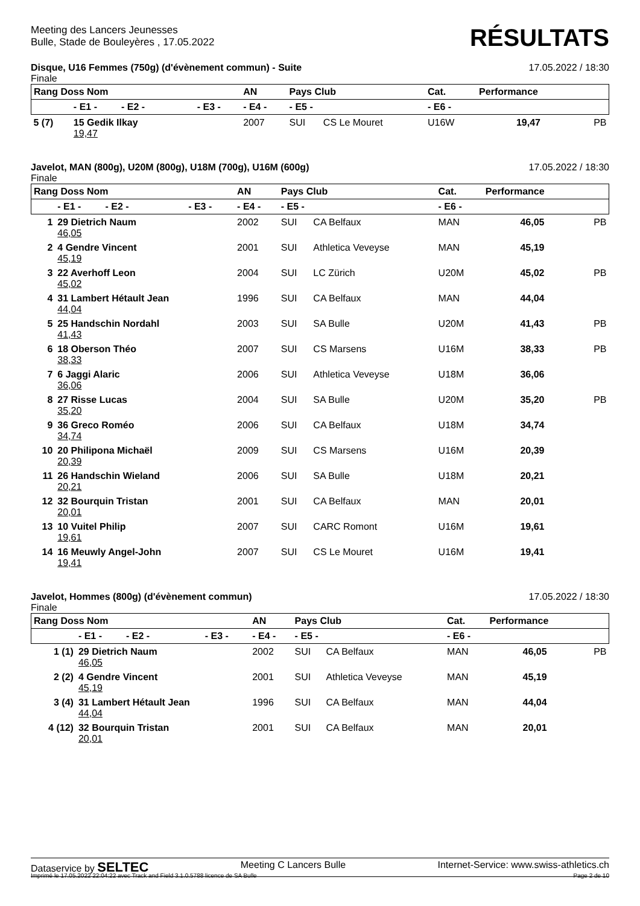Meeting des Lancers Jeunesses
Bulle, Stade de Bouleyères , 17.05.2022
RÉSULTATS
Disque, U16 Femmes (750g) (d'évènement commun) - Suite 17.05.2022 / 18:30
Finale
| Rang Doss Nom | | | AN | Pays Club | | Cat. | Performance | |
| --- | --- | --- | --- | --- | --- | --- | --- | --- |
| | - E1 - - E2 - | - E3 - | - E4 - | - E5 - | | - E6 - | | |
| 5 (7) | 15 Gedik Ilkay 19,47 | | 2007 | SUI | CS Le Mouret | U16W | 19,47 | PB |
Javelot, MAN (800g), U20M (800g), U18M (700g), U16M (600g) 17.05.2022 / 18:30
Finale
| Rang Doss Nom | | | AN | Pays Club | | Cat. | Performance | |
| --- | --- | --- | --- | --- | --- | --- | --- | --- |
| | - E1 - - E2 - | - E3 - | - E4 - | - E5 - | | - E6 - | | |
| 1 | 29 Dietrich Naum 46,05 | | 2002 | SUI | CA Belfaux | MAN | 46,05 | PB |
| 2 | 4 Gendre Vincent 45,19 | | 2001 | SUI | Athletica Veveyse | MAN | 45,19 | |
| 3 | 22 Averhoff Leon 45,02 | | 2004 | SUI | LC Zürich | U20M | 45,02 | PB |
| 4 | 31 Lambert Hétault Jean 44,04 | | 1996 | SUI | CA Belfaux | MAN | 44,04 | |
| 5 | 25 Handschin Nordahl 41,43 | | 2003 | SUI | SA Bulle | U20M | 41,43 | PB |
| 6 | 18 Oberson Théo 38,33 | | 2007 | SUI | CS Marsens | U16M | 38,33 | PB |
| 7 | 6 Jaggi Alaric 36,06 | | 2006 | SUI | Athletica Veveyse | U18M | 36,06 | |
| 8 | 27 Risse Lucas 35,20 | | 2004 | SUI | SA Bulle | U20M | 35,20 | PB |
| 9 | 36 Greco Roméo 34,74 | | 2006 | SUI | CA Belfaux | U18M | 34,74 | |
| 10 | 20 Philipona Michaël 20,39 | | 2009 | SUI | CS Marsens | U16M | 20,39 | |
| 11 | 26 Handschin Wieland 20,21 | | 2006 | SUI | SA Bulle | U18M | 20,21 | |
| 12 | 32 Bourquin Tristan 20,01 | | 2001 | SUI | CA Belfaux | MAN | 20,01 | |
| 13 | 10 Vuitel Philip 19,61 | | 2007 | SUI | CARC Romont | U16M | 19,61 | |
| 14 | 16 Meuwly Angel-John 19,41 | | 2007 | SUI | CS Le Mouret | U16M | 19,41 | |
Javelot, Hommes (800g) (d'évènement commun) 17.05.2022 / 18:30
Finale
| Rang Doss Nom | | | AN | Pays Club | | Cat. | Performance | |
| --- | --- | --- | --- | --- | --- | --- | --- | --- |
| | - E1 - - E2 - | - E3 - | - E4 - | - E5 - | | - E6 - | | |
| 1 (1) | 29 Dietrich Naum 46,05 | | 2002 | SUI | CA Belfaux | MAN | 46,05 | PB |
| 2 (2) | 4 Gendre Vincent 45,19 | | 2001 | SUI | Athletica Veveyse | MAN | 45,19 | |
| 3 (4) | 31 Lambert Hétault Jean 44,04 | | 1996 | SUI | CA Belfaux | MAN | 44,04 | |
| 4 (12) | 32 Bourquin Tristan 20,01 | | 2001 | SUI | CA Belfaux | MAN | 20,01 | |
Dataservice by SELTEC Meeting C Lancers Bulle Internet-Service: www.swiss-athletics.ch
Imprimé le 17.05.2022 22:04:22 avec Track and Field 3.1.0.5788 licence de SA Bulle Page 2 de 10